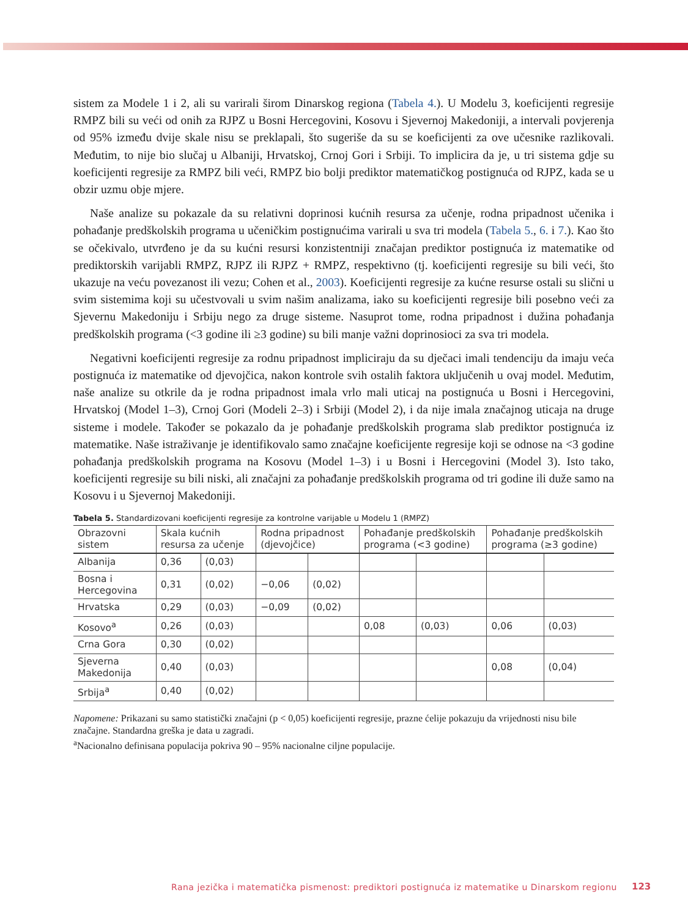sistem za Modele 1 i 2, ali su varirali širom Dinarskog regiona (Tabela 4.). U Modelu 3, koeficijenti regresije RMPZ bili su veći od onih za RJPZ u Bosni Hercegovini, Kosovu i Sjevernoj Makedoniji, a intervali povjerenja od 95% između dvije skale nisu se preklapali, što sugeriše da su se koeficijenti za ove učesnike razlikovali. Međutim, to nije bio slučaj u Albaniji, Hrvatskoj, Crnoj Gori i Srbiji. To implicira da je, u tri sistema gdje su koeficijenti regresije za RMPZ bili veći, RMPZ bio bolji prediktor matematičkog postignuća od RJPZ, kada se u obzir uzmu obje mjere.
Naše analize su pokazale da su relativni doprinosi kućnih resursa za učenje, rodna pripadnost učenika i pohađanje predškolskih programa u učeničkim postignućima varirali u sva tri modela (Tabela 5., 6. i 7.). Kao što se očekivalo, utvrđeno je da su kućni resursi konzistentniji značajan prediktor postignuća iz matematike od prediktorskih varijabli RMPZ, RJPZ ili RJPZ + RMPZ, respektivno (tj. koeficijenti regresije su bili veći, što ukazuje na veću povezanost ili vezu; Cohen et al., 2003). Koeficijenti regresije za kućne resurse ostali su slični u svim sistemima koji su učestvovali u svim našim analizama, iako su koeficijenti regresije bili posebno veći za Sjevernu Makedoniju i Srbiju nego za druge sisteme. Nasuprot tome, rodna pripadnost i dužina pohađanja predškolskih programa (<3 godine ili ≥3 godine) su bili manje važni doprinosioci za sva tri modela.
Negativni koeficijenti regresije za rodnu pripadnost impliciraju da su dječaci imali tendenciju da imaju veća postignuća iz matematike od djevojčica, nakon kontrole svih ostalih faktora uključenih u ovaj model. Međutim, naše analize su otkrile da je rodna pripadnost imala vrlo mali uticaj na postignuća u Bosni i Hercegovini, Hrvatskoj (Model 1–3), Crnoj Gori (Modeli 2–3) i Srbiji (Model 2), i da nije imala značajnog uticaja na druge sisteme i modele. Također se pokazalo da je pohađanje predškolskih programa slab prediktor postignuća iz matematike. Naše istraživanje je identifikovalo samo značajne koeficijente regresije koji se odnose na <3 godine pohađanja predškolskih programa na Kosovu (Model 1–3) i u Bosni i Hercegovini (Model 3). Isto tako, koeficijenti regresije su bili niski, ali značajni za pohađanje predškolskih programa od tri godine ili duže samo na Kosovu i u Sjevernoj Makedoniji.
Tabela 5. Standardizovani koeficijenti regresije za kontrolne varijable u Modelu 1 (RMPZ)
| Obrazovni sistem | Skala kućnih resursa za učenje | | Rodna pripadnost (djevojčice) | | Pohađanje predškolskih programa (<3 godine) | | Pohađanje predškolskih programa (≥3 godine) | |
| --- | --- | --- | --- | --- | --- | --- | --- | --- |
| Albanija | 0,36 | (0,03) | | | | | | |
| Bosna i Hercegovina | 0,31 | (0,02) | −0,06 | (0,02) | | | | |
| Hrvatska | 0,29 | (0,03) | −0,09 | (0,02) | | | | |
| Kosovo<sup>a</sup> | 0,26 | (0,03) | | | 0,08 | (0,03) | 0,06 | (0,03) |
| Crna Gora | 0,30 | (0,02) | | | | | | |
| Sjeverna Makedonija | 0,40 | (0,03) | | | | | 0,08 | (0,04) |
| Srbija<sup>a</sup> | 0,40 | (0,02) | | | | | | |
Napomene: Prikazani su samo statistički značajni (p < 0,05) koeficijenti regresije, prazne ćelije pokazuju da vrijednosti nisu bile značajne. Standardna greška je data u zagradi.
<sup>a</sup> Nacionalno definisana populacija pokriva 90 – 95% nacionalne ciljne populacije.
Rana jezička i matematička pismenost: prediktori postignuća iz matematike u Dinarskom regionu
123